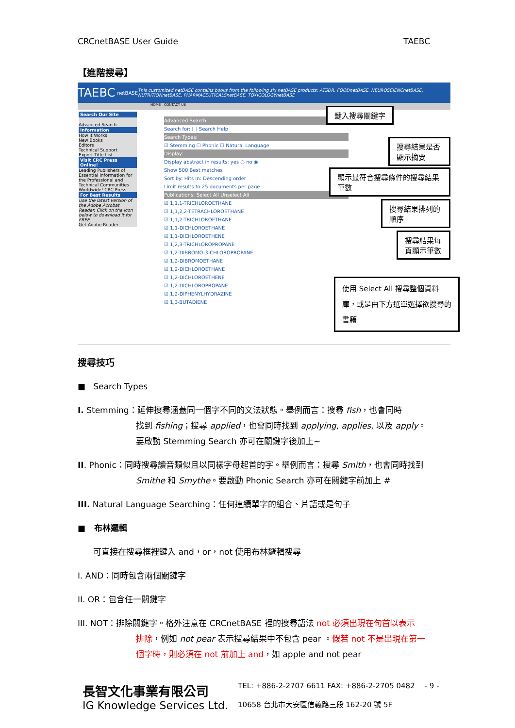CRCnetBASE User Guide TAEBC
【進階搜尋】
TAEBC netBASE This customized netBASE contains books from the following six netBASE products: ATSDR, FOODnetBASE, NEUROSCIENCnetBASE, NUTRITIONnetBASE, PHARMACEUTICALSnetBASE, TOXICOLOGYnetBASE
HOME CONTACT US
Search Our Site
Advanced Search
Information
How it Works
New Books
Editors
Technical Support
Export Title List
Visit CRC Press Online!
Leading Publishers of Essential Information for the Professional and Technical Communities Worldwide! CRC Press.
For Best Results
Use the latest version of the Adobe Acrobat Reader. Click on the icon below to download it for FREE.
Get Adobe Reader
Advanced Search
Search for: [ ] Search Help
Search Types:
☑ Stemming ☐ Phonic ☐ Natural Language
Display:
Display abstract in results: yes ○ no ◉
Show 500 Best matches
Sort by: Hits In: Descending order
Limit results to 25 documents per page
Publications: Select All Unselect All
☑ 1,1,1-TRICHLOROETHANE
☑ 1,1,2,2-TETRACHLOROETHANE
☑ 1,1,2-TRICHLOROETHANE
☑ 1,1-DICHLOROETHANE
☑ 1,1-DICHLOROETHENE
☑ 1,2,3-TRICHLOROPROPANE
☑ 1,2-DIBROMO-3-CHLOROPROPANE
☑ 1,2-DIBROMOETHANE
☑ 1,2-DICHLOROETHANE
☑ 1,2-DICHLOROETHENE
☑ 1,2-DICHLOROPROPANE
☑ 1,2-DIPHENYLHYDRAZINE
☑ 1,3-BUTADIENE
鍵入搜尋關鍵字
搜尋結果是否顯示摘要
顯示最符合搜尋條件的搜尋結果筆數
搜尋結果排列的順序
搜尋結果每頁顯示筆數
使用 Select All 搜尋整個資料庫，或是由下方選單選擇欲搜尋的書籍
搜尋技巧
■ Search Types
I. Stemming：延伸搜尋涵蓋同一個字不同的文法狀態。舉例而言：搜尋 fish，也會同時
找到 fishing；搜尋 applied，也會同時找到 applying, applies, 以及 apply。
要啟動 Stemming Search 亦可在關鍵字後加上~
II. Phonic：同時搜尋讀音類似且以同樣字母起首的字。舉例而言：搜尋 Smith，也會同時找到
Smithe 和 Smythe。要啟動 Phonic Search 亦可在關鍵字前加上 #
III. Natural Language Searching：任何連續單字的組合、片語或是句子
■ 布林邏輯
可直接在搜尋框裡鍵入 and，or，not 使用布林邏輯搜尋
I. AND：同時包含兩個關鍵字
II. OR：包含任一關鍵字
III. NOT：排除關鍵字。格外注意在 CRCnetBASE 裡的搜尋語法 not 必須出現在句首以表示
排除，例如 not pear 表示搜尋結果中不包含 pear 。假若 not 不是出現在第一
個字時，則必須在 not 前加上 and，如 apple and not pear
長智文化事業有限公司
IG Knowledge Services Ltd.
TEL: +886-2-2707 6611 FAX: +886-2-2705 0482
10658 台北市大安區信義路三段 162-20 號 5F
- 9 -